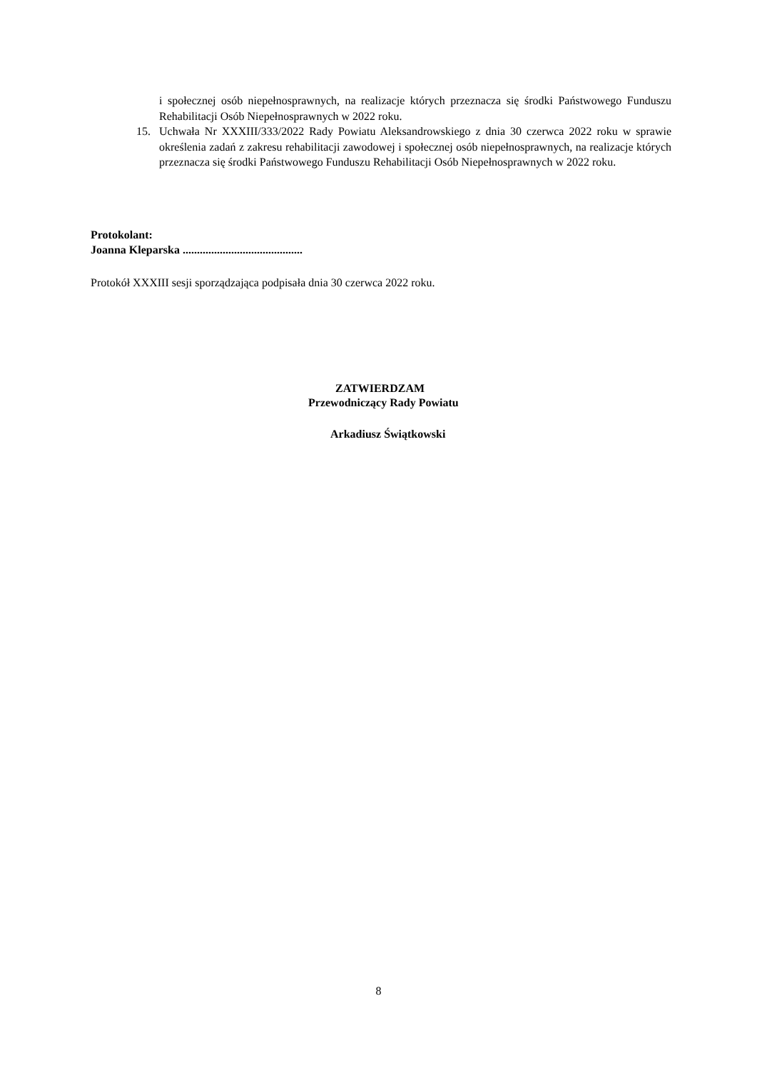i społecznej osób niepełnosprawnych, na realizacje których przeznacza się środki Państwowego Funduszu Rehabilitacji Osób Niepełnosprawnych w 2022 roku.
15. Uchwała Nr XXXIII/333/2022 Rady Powiatu Aleksandrowskiego z dnia 30 czerwca 2022 roku w sprawie określenia zadań z zakresu rehabilitacji zawodowej i społecznej osób niepełnosprawnych, na realizacje których przeznacza się środki Państwowego Funduszu Rehabilitacji Osób Niepełnosprawnych w 2022 roku.
Protokolant:
Joanna Kleparska ..........................................
Protokół XXXIII sesji sporządzająca podpisała dnia 30 czerwca 2022 roku.
ZATWIERDZAM
Przewodniczący Rady Powiatu
Arkadiusz Świątkowski
8